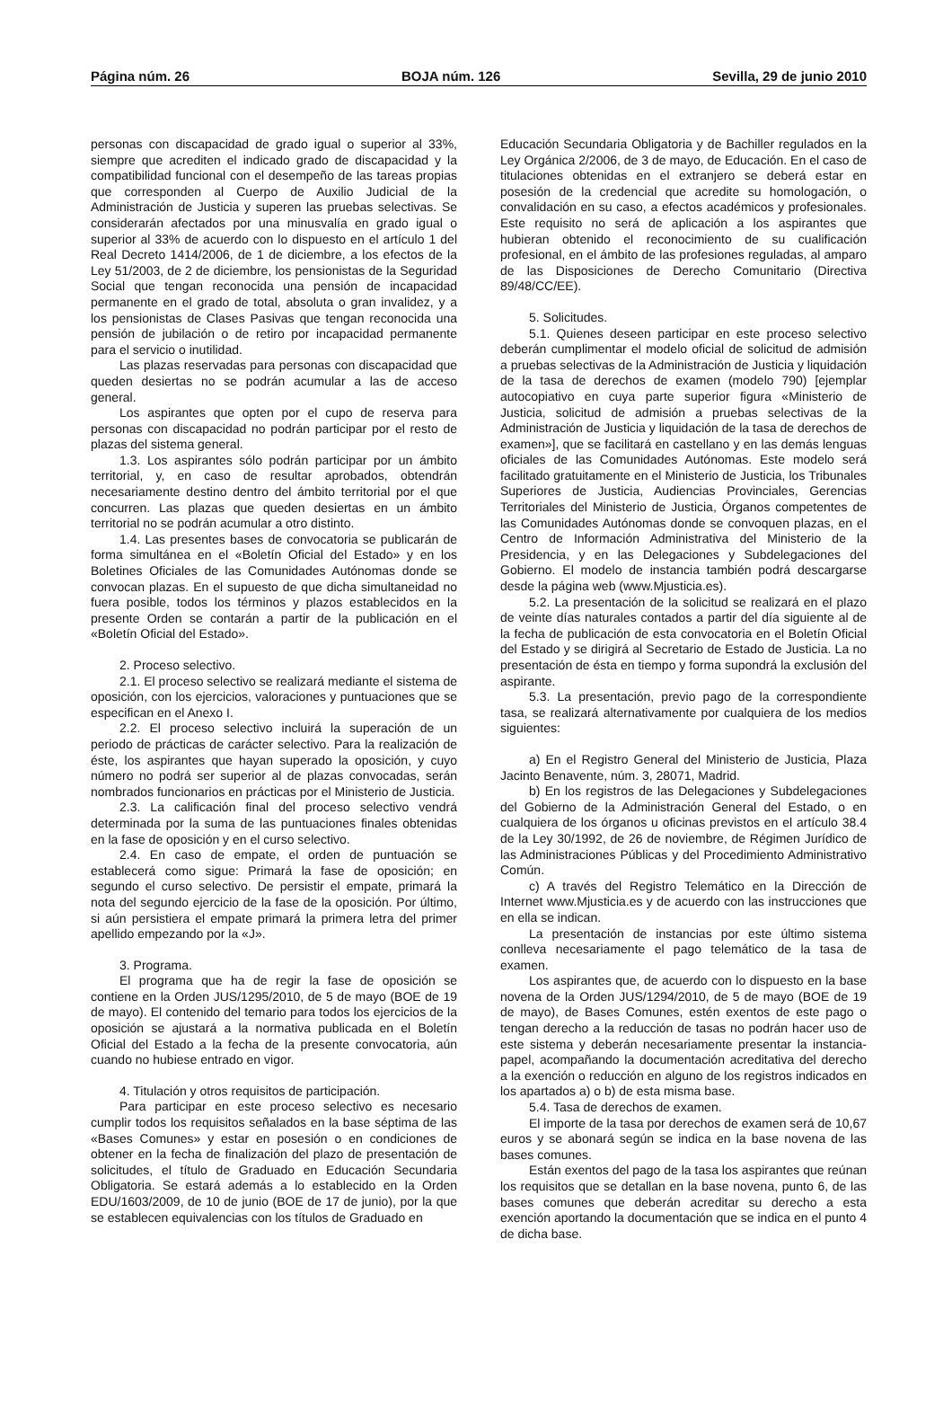Página núm. 26 BOJA núm. 126 Sevilla, 29 de junio 2010
personas con discapacidad de grado igual o superior al 33%, siempre que acrediten el indicado grado de discapacidad y la compatibilidad funcional con el desempeño de las tareas propias que corresponden al Cuerpo de Auxilio Judicial de la Administración de Justicia y superen las pruebas selectivas. Se considerarán afectados por una minusvalía en grado igual o superior al 33% de acuerdo con lo dispuesto en el artículo 1 del Real Decreto 1414/2006, de 1 de diciembre, a los efectos de la Ley 51/2003, de 2 de diciembre, los pensionistas de la Seguridad Social que tengan reconocida una pensión de incapacidad permanente en el grado de total, absoluta o gran invalidez, y a los pensionistas de Clases Pasivas que tengan reconocida una pensión de jubilación o de retiro por incapacidad permanente para el servicio o inutilidad.
Las plazas reservadas para personas con discapacidad que queden desiertas no se podrán acumular a las de acceso general.
Los aspirantes que opten por el cupo de reserva para personas con discapacidad no podrán participar por el resto de plazas del sistema general.
1.3. Los aspirantes sólo podrán participar por un ámbito territorial, y, en caso de resultar aprobados, obtendrán necesariamente destino dentro del ámbito territorial por el que concurren. Las plazas que queden desiertas en un ámbito territorial no se podrán acumular a otro distinto.
1.4. Las presentes bases de convocatoria se publicarán de forma simultánea en el «Boletín Oficial del Estado» y en los Boletines Oficiales de las Comunidades Autónomas donde se convocan plazas. En el supuesto de que dicha simultaneidad no fuera posible, todos los términos y plazos establecidos en la presente Orden se contarán a partir de la publicación en el «Boletín Oficial del Estado».
2. Proceso selectivo.
2.1. El proceso selectivo se realizará mediante el sistema de oposición, con los ejercicios, valoraciones y puntuaciones que se especifican en el Anexo I.
2.2. El proceso selectivo incluirá la superación de un periodo de prácticas de carácter selectivo. Para la realización de éste, los aspirantes que hayan superado la oposición, y cuyo número no podrá ser superior al de plazas convocadas, serán nombrados funcionarios en prácticas por el Ministerio de Justicia.
2.3. La calificación final del proceso selectivo vendrá determinada por la suma de las puntuaciones finales obtenidas en la fase de oposición y en el curso selectivo.
2.4. En caso de empate, el orden de puntuación se establecerá como sigue: Primará la fase de oposición; en segundo el curso selectivo. De persistir el empate, primará la nota del segundo ejercicio de la fase de la oposición. Por último, si aún persistiera el empate primará la primera letra del primer apellido empezando por la «J».
3. Programa.
El programa que ha de regir la fase de oposición se contiene en la Orden JUS/1295/2010, de 5 de mayo (BOE de 19 de mayo). El contenido del temario para todos los ejercicios de la oposición se ajustará a la normativa publicada en el Boletín Oficial del Estado a la fecha de la presente convocatoria, aún cuando no hubiese entrado en vigor.
4. Titulación y otros requisitos de participación.
Para participar en este proceso selectivo es necesario cumplir todos los requisitos señalados en la base séptima de las «Bases Comunes» y estar en posesión o en condiciones de obtener en la fecha de finalización del plazo de presentación de solicitudes, el título de Graduado en Educación Secundaria Obligatoria. Se estará además a lo establecido en la Orden EDU/1603/2009, de 10 de junio (BOE de 17 de junio), por la que se establecen equivalencias con los títulos de Graduado en
Educación Secundaria Obligatoria y de Bachiller regulados en la Ley Orgánica 2/2006, de 3 de mayo, de Educación. En el caso de titulaciones obtenidas en el extranjero se deberá estar en posesión de la credencial que acredite su homologación, o convalidación en su caso, a efectos académicos y profesionales. Este requisito no será de aplicación a los aspirantes que hubieran obtenido el reconocimiento de su cualificación profesional, en el ámbito de las profesiones reguladas, al amparo de las Disposiciones de Derecho Comunitario (Directiva 89/48/CC/EE).
5. Solicitudes.
5.1. Quienes deseen participar en este proceso selectivo deberán cumplimentar el modelo oficial de solicitud de admisión a pruebas selectivas de la Administración de Justicia y liquidación de la tasa de derechos de examen (modelo 790) [ejemplar autocopiativo en cuya parte superior figura «Ministerio de Justicia, solicitud de admisión a pruebas selectivas de la Administración de Justicia y liquidación de la tasa de derechos de examen»], que se facilitará en castellano y en las demás lenguas oficiales de las Comunidades Autónomas. Este modelo será facilitado gratuitamente en el Ministerio de Justicia, los Tribunales Superiores de Justicia, Audiencias Provinciales, Gerencias Territoriales del Ministerio de Justicia, Órganos competentes de las Comunidades Autónomas donde se convoquen plazas, en el Centro de Información Administrativa del Ministerio de la Presidencia, y en las Delegaciones y Subdelegaciones del Gobierno. El modelo de instancia también podrá descargarse desde la página web (www.Mjusticia.es).
5.2. La presentación de la solicitud se realizará en el plazo de veinte días naturales contados a partir del día siguiente al de la fecha de publicación de esta convocatoria en el Boletín Oficial del Estado y se dirigirá al Secretario de Estado de Justicia. La no presentación de ésta en tiempo y forma supondrá la exclusión del aspirante.
5.3. La presentación, previo pago de la correspondiente tasa, se realizará alternativamente por cualquiera de los medios siguientes:
a) En el Registro General del Ministerio de Justicia, Plaza Jacinto Benavente, núm. 3, 28071, Madrid.
b) En los registros de las Delegaciones y Subdelegaciones del Gobierno de la Administración General del Estado, o en cualquiera de los órganos u oficinas previstos en el artículo 38.4 de la Ley 30/1992, de 26 de noviembre, de Régimen Jurídico de las Administraciones Públicas y del Procedimiento Administrativo Común.
c) A través del Registro Telemático en la Dirección de Internet www.Mjusticia.es y de acuerdo con las instrucciones que en ella se indican.
La presentación de instancias por este último sistema conlleva necesariamente el pago telemático de la tasa de examen.
Los aspirantes que, de acuerdo con lo dispuesto en la base novena de la Orden JUS/1294/2010, de 5 de mayo (BOE de 19 de mayo), de Bases Comunes, estén exentos de este pago o tengan derecho a la reducción de tasas no podrán hacer uso de este sistema y deberán necesariamente presentar la instancia-papel, acompañando la documentación acreditativa del derecho a la exención o reducción en alguno de los registros indicados en los apartados a) o b) de esta misma base.
5.4. Tasa de derechos de examen.
El importe de la tasa por derechos de examen será de 10,67 euros y se abonará según se indica en la base novena de las bases comunes.
Están exentos del pago de la tasa los aspirantes que reúnan los requisitos que se detallan en la base novena, punto 6, de las bases comunes que deberán acreditar su derecho a esta exención aportando la documentación que se indica en el punto 4 de dicha base.